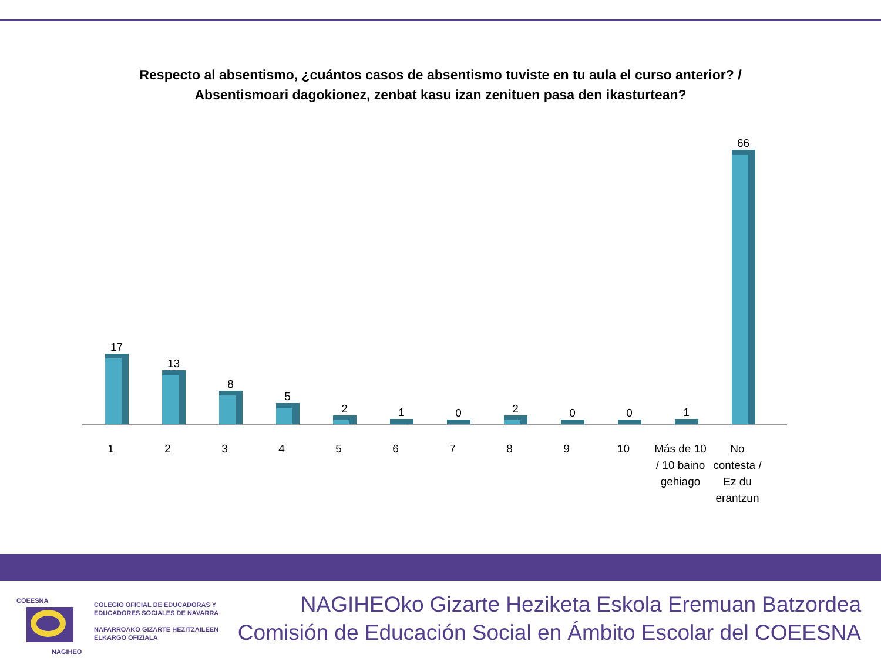Respecto al absentismo, ¿cuántos casos de absentismo tuviste en tu aula el curso anterior? / Absentismoari dagokionez, zenbat kasu izan zenituen pasa den ikasturtean?
17 13 8 5 2 1 0 2 0 0 1 66
1 2 3 4 5 6 7 8 9 10
Más de 10 / 10 baino gehiago
No contesta / Ez du erantzun
COEESNA
NAGIHEO
COLEGIO OFICIAL DE EDUCADORAS Y
EDUCADORES SOCIALES DE NAVARRA
NAFARROAKO GIZARTE HEZITZAILEEN
ELKARGO OFIZIALA
NAGIHEOko Gizarte Heziketa Eskola Eremuan Batzordea
Comisión de Educación Social en Ámbito Escolar del COEESNA